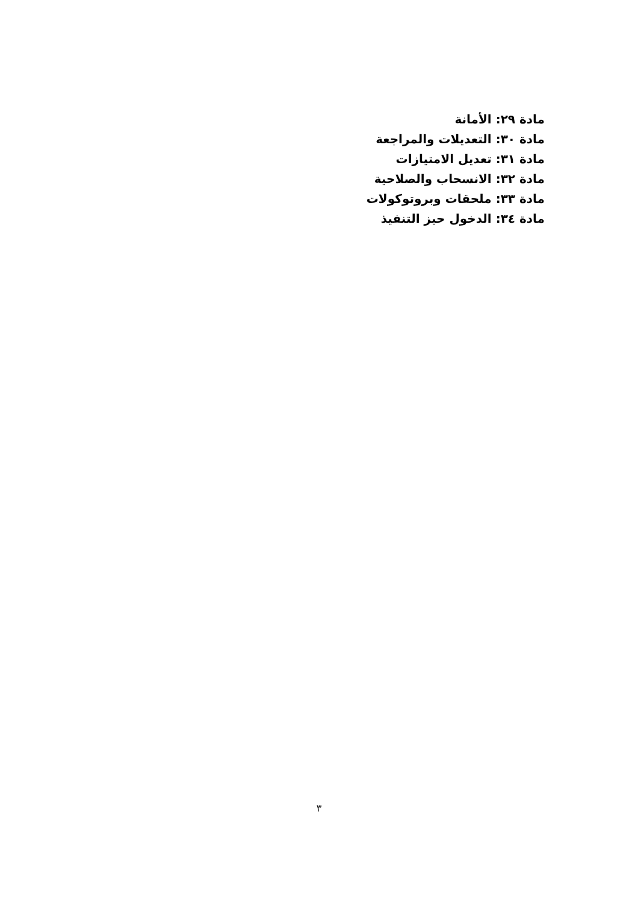مادة ٢٩: الأمانة
مادة ٣٠: التعديلات والمراجعة
مادة ٣١: تعديل الامتيازات
مادة ٣٢: الانسحاب والصلاحية
مادة ٣٣: ملحقات وبروتوكولات
مادة ٣٤: الدخول حيز التنفيذ
٣